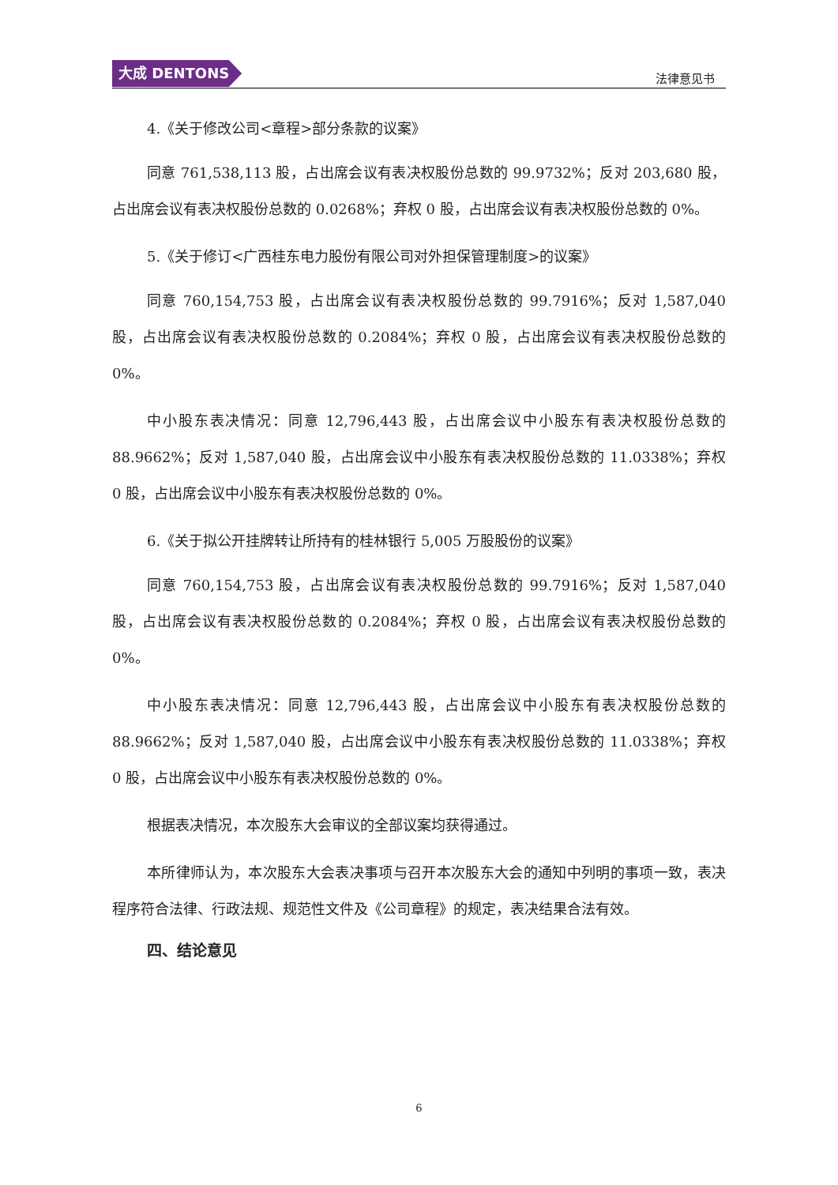大成 DENTONS
法律意见书
4.《关于修改公司<章程>部分条款的议案》
同意 761,538,113 股，占出席会议有表决权股份总数的 99.9732%；反对 203,680 股，占出席会议有表决权股份总数的 0.0268%；弃权 0 股，占出席会议有表决权股份总数的 0%。
5.《关于修订<广西桂东电力股份有限公司对外担保管理制度>的议案》
同意 760,154,753 股，占出席会议有表决权股份总数的 99.7916%；反对 1,587,040 股，占出席会议有表决权股份总数的 0.2084%；弃权 0 股，占出席会议有表决权股份总数的 0%。
中小股东表决情况：同意 12,796,443 股，占出席会议中小股东有表决权股份总数的 88.9662%；反对 1,587,040 股，占出席会议中小股东有表决权股份总数的 11.0338%；弃权 0 股，占出席会议中小股东有表决权股份总数的 0%。
6.《关于拟公开挂牌转让所持有的桂林银行 5,005 万股股份的议案》
同意 760,154,753 股，占出席会议有表决权股份总数的 99.7916%；反对 1,587,040 股，占出席会议有表决权股份总数的 0.2084%；弃权 0 股，占出席会议有表决权股份总数的 0%。
中小股东表决情况：同意 12,796,443 股，占出席会议中小股东有表决权股份总数的 88.9662%；反对 1,587,040 股，占出席会议中小股东有表决权股份总数的 11.0338%；弃权 0 股，占出席会议中小股东有表决权股份总数的 0%。
根据表决情况，本次股东大会审议的全部议案均获得通过。
本所律师认为，本次股东大会表决事项与召开本次股东大会的通知中列明的事项一致，表决程序符合法律、行政法规、规范性文件及《公司章程》的规定，表决结果合法有效。
四、结论意见
6